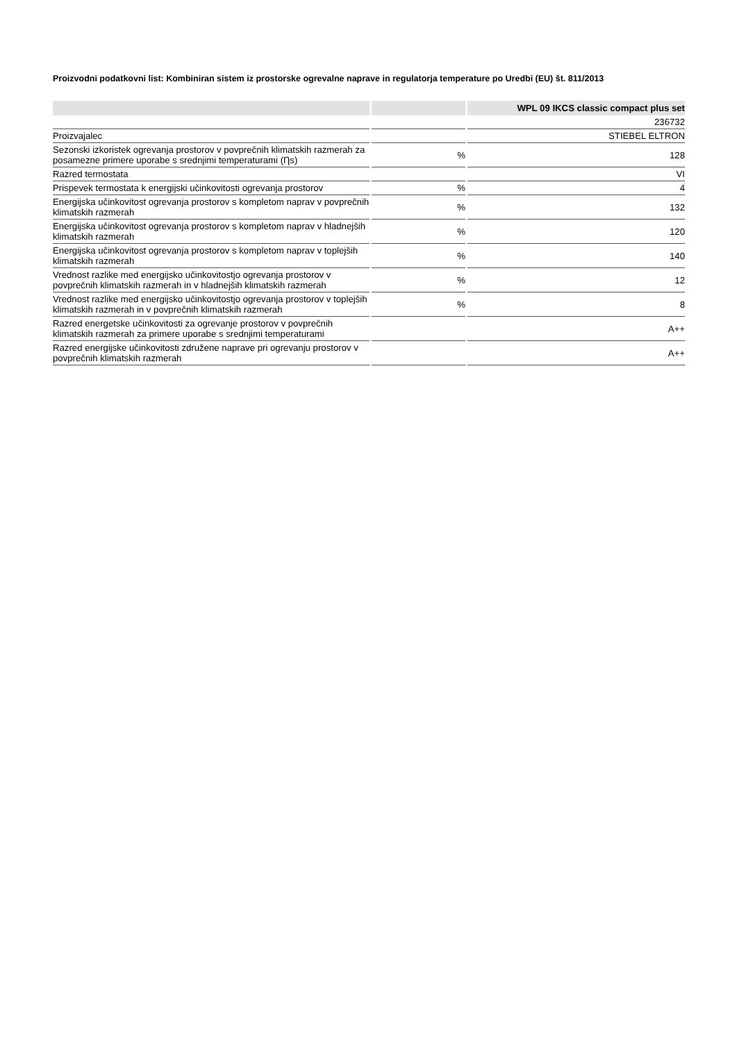Proizvodni podatkovni list: Kombiniran sistem iz prostorske ogrevalne naprave in regulatorja temperature po Uredbi (EU) št. 811/2013
| | | WPL 09 IKCS classic compact plus set |
| --- | --- | --- |
| | | 236732 |
| Proizvajalec | | STIEBEL ELTRON |
| Sezonski izkoristek ogrevanja prostorov v povprečnih klimatskih razmerah za posamezne primere uporabe s srednjimi temperaturami (Ƞs) | % | 128 |
| Razred termostata | | VI |
| Prispevek termostata k energijski učinkovitosti ogrevanja prostorov | % | 4 |
| Energijska učinkovitost ogrevanja prostorov s kompletom naprav v povprečnih klimatskih razmerah | % | 132 |
| Energijska učinkovitost ogrevanja prostorov s kompletom naprav v hladnejših klimatskih razmerah | % | 120 |
| Energijska učinkovitost ogrevanja prostorov s kompletom naprav v toplejših klimatskih razmerah | % | 140 |
| Vrednost razlike med energijsko učinkovitostjo ogrevanja prostorov v povprečnih klimatskih razmerah in v hladnejših klimatskih razmerah | % | 12 |
| Vrednost razlike med energijsko učinkovitostjo ogrevanja prostorov v toplejših klimatskih razmerah in v povprečnih klimatskih razmerah | % | 8 |
| Razred energetske učinkovitosti za ogrevanje prostorov v povprečnih klimatskih razmerah za primere uporabe s srednjimi temperaturami | | A++ |
| Razred energijske učinkovitosti združene naprave pri ogrevanju prostorov v povprečnih klimatskih razmerah | | A++ |